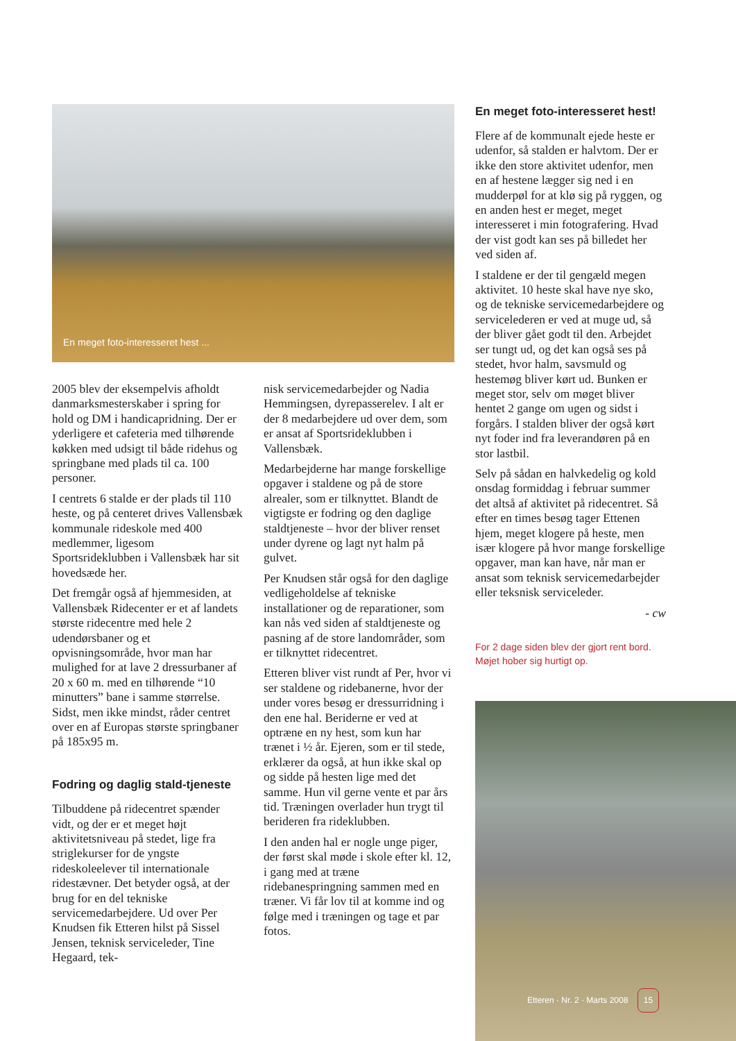En meget foto-interesseret hest ...
2005 blev der eksempelvis afholdt danmarksmesterskaber i spring for hold og DM i handicapridning. Der er yderligere et cafeteria med tilhørende køkken med udsigt til både ridehus og springbane med plads til ca. 100 personer.
I centrets 6 stalde er der plads til 110 heste, og på centeret drives Vallensbæk kommunale rideskole med 400 medlemmer, ligesom Sportsrideklubben i Vallensbæk har sit hovedsæde her.
Det fremgår også af hjemmesiden, at Vallensbæk Ridecenter er et af landets største ridecentre med hele 2 udendørsbaner og et opvisningsområde, hvor man har mulighed for at lave 2 dressurbaner af 20 x 60 m. med en tilhørende “10 minutters” bane i samme størrelse. Sidst, men ikke mindst, råder centret over en af Europas største springbaner på 185x95 m.
Fodring og daglig stald-tjeneste
Tilbuddene på ridecentret spænder vidt, og der er et meget højt aktivitetsniveau på stedet, lige fra striglekurser for de yngste rideskoleelever til internationale ridestævner. Det betyder også, at der brug for en del tekniske servicemedarbejdere. Ud over Per Knudsen fik Etteren hilst på Sissel Jensen, teknisk serviceleder, Tine Hegaard, tek-
nisk servicemedarbejder og Nadia Hemmingsen, dyrepasserelev. I alt er der 8 medarbejdere ud over dem, som er ansat af Sportsrideklubben i Vallensbæk.
Medarbejderne har mange forskellige opgaver i staldene og på de store alrealer, som er tilknyttet. Blandt de vigtigste er fodring og den daglige staldtjeneste – hvor der bliver renset under dyrene og lagt nyt halm på gulvet.
Per Knudsen står også for den daglige vedligeholdelse af tekniske installationer og de reparationer, som kan nås ved siden af staldtjeneste og pasning af de store landområder, som er tilknyttet ridecentret.
Etteren bliver vist rundt af Per, hvor vi ser staldene og ridebanerne, hvor der under vores besøg er dressurridning i den ene hal. Beriderne er ved at optræne en ny hest, som kun har trænet i ½ år. Ejeren, som er til stede, erklærer da også, at hun ikke skal op og sidde på hesten lige med det samme. Hun vil gerne vente et par års tid. Træningen overlader hun trygt til berideren fra rideklubben.
I den anden hal er nogle unge piger, der først skal møde i skole efter kl. 12, i gang med at træne ridebanespringning sammen med en træner. Vi får lov til at komme ind og følge med i træningen og tage et par fotos.
En meget foto-interesseret hest!
Flere af de kommunalt ejede heste er udenfor, så stalden er halvtom. Der er ikke den store aktivitet udenfor, men en af hestene lægger sig ned i en mudderpøl for at klø sig på ryggen, og en anden hest er meget, meget interesseret i min fotografering. Hvad der vist godt kan ses på billedet her ved siden af.
I staldene er der til gengæld megen aktivitet. 10 heste skal have nye sko, og de tekniske servicemedarbejdere og servicelederen er ved at muge ud, så der bliver gået godt til den. Arbejdet ser tungt ud, og det kan også ses på stedet, hvor halm, savsmuld og hestemøg bliver kørt ud. Bunken er meget stor, selv om møget bliver hentet 2 gange om ugen og sidst i forgårs. I stalden bliver der også kørt nyt foder ind fra leverandøren på en stor lastbil.
Selv på sådan en halvkedelig og kold onsdag formiddag i februar summer det altså af aktivitet på ridecentret. Så efter en times besøg tager Ettenen hjem, meget klogere på heste, men især klogere på hvor mange forskellige opgaver, man kan have, når man er ansat som teknisk servicemedarbejder eller teksnisk serviceleder.
- cw
For 2 dage siden blev der gjort rent bord. Møjet hober sig hurtigt op.
Etteren · Nr. 2 · Marts 2008 15